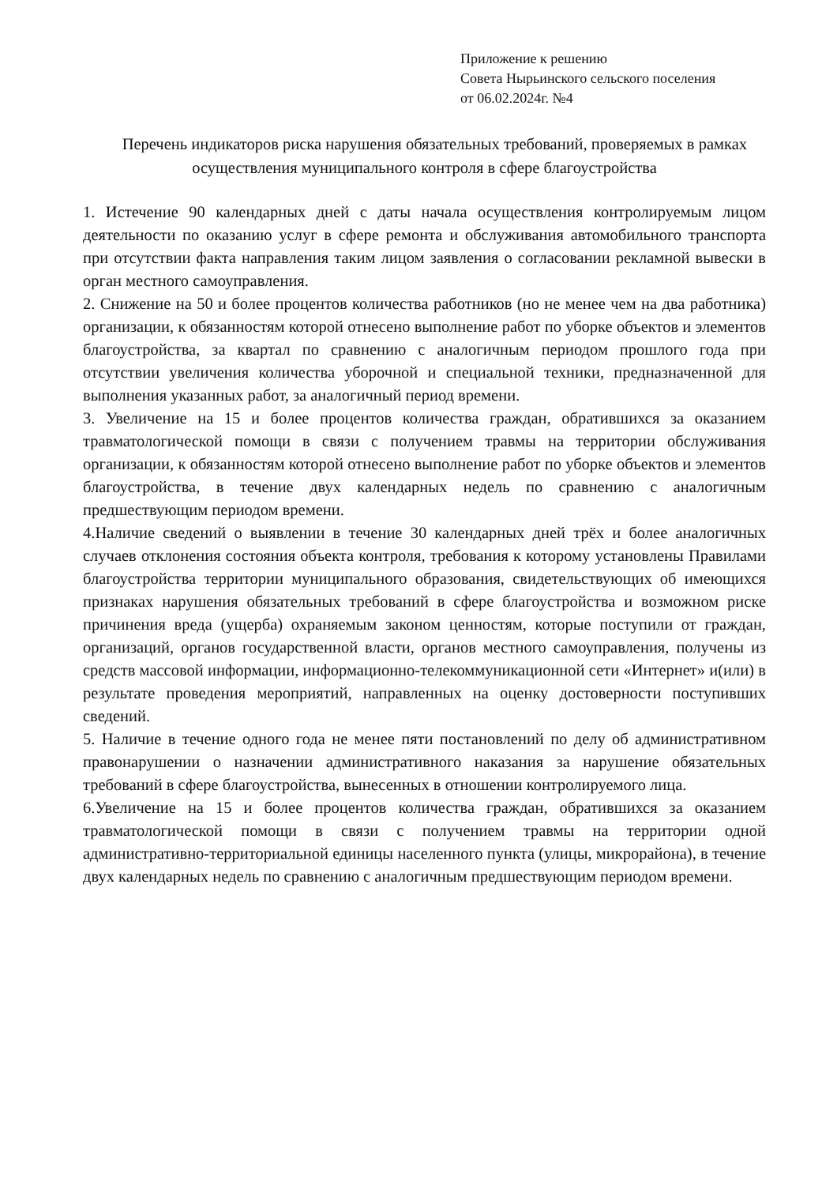Приложение к решению
Совета Нырьинского сельского поселения
от 06.02.2024г. №4
Перечень индикаторов риска нарушения обязательных требований, проверяемых в рамках осуществления муниципального контроля в сфере благоустройства
1. Истечение 90 календарных дней с даты начала осуществления контролируемым лицом деятельности по оказанию услуг в сфере ремонта и обслуживания автомобильного транспорта при отсутствии факта направления таким лицом заявления о согласовании рекламной вывески в орган местного самоуправления.
2. Снижение на 50 и более процентов количества работников (но не менее чем на два работника) организации, к обязанностям которой отнесено выполнение работ по уборке объектов и элементов благоустройства, за квартал по сравнению с аналогичным периодом прошлого года при отсутствии увеличения количества уборочной и специальной техники, предназначенной для выполнения указанных работ, за аналогичный период времени.
3. Увеличение на 15 и более процентов количества граждан, обратившихся за оказанием травматологической помощи в связи с получением травмы на территории обслуживания организации, к обязанностям которой отнесено выполнение работ по уборке объектов и элементов благоустройства, в течение двух календарных недель по сравнению с аналогичным предшествующим периодом времени.
4.Наличие сведений о выявлении в течение 30 календарных дней трёх и более аналогичных случаев отклонения состояния объекта контроля, требования к которому установлены Правилами благоустройства территории муниципального образования, свидетельствующих об имеющихся признаках нарушения обязательных требований в сфере благоустройства и возможном риске причинения вреда (ущерба) охраняемым законом ценностям, которые поступили от граждан, организаций, органов государственной власти, органов местного самоуправления, получены из средств массовой информации, информационно-телекоммуникационной сети «Интернет» и(или) в результате проведения мероприятий, направленных на оценку достоверности поступивших сведений.
5. Наличие в течение одного года не менее пяти постановлений по делу об административном правонарушении о назначении административного наказания за нарушение обязательных требований в сфере благоустройства, вынесенных в отношении контролируемого лица.
6.Увеличение на 15 и более процентов количества граждан, обратившихся за оказанием травматологической помощи в связи с получением травмы на территории одной административно-территориальной единицы населенного пункта (улицы, микрорайона), в течение двух календарных недель по сравнению с аналогичным предшествующим периодом времени.